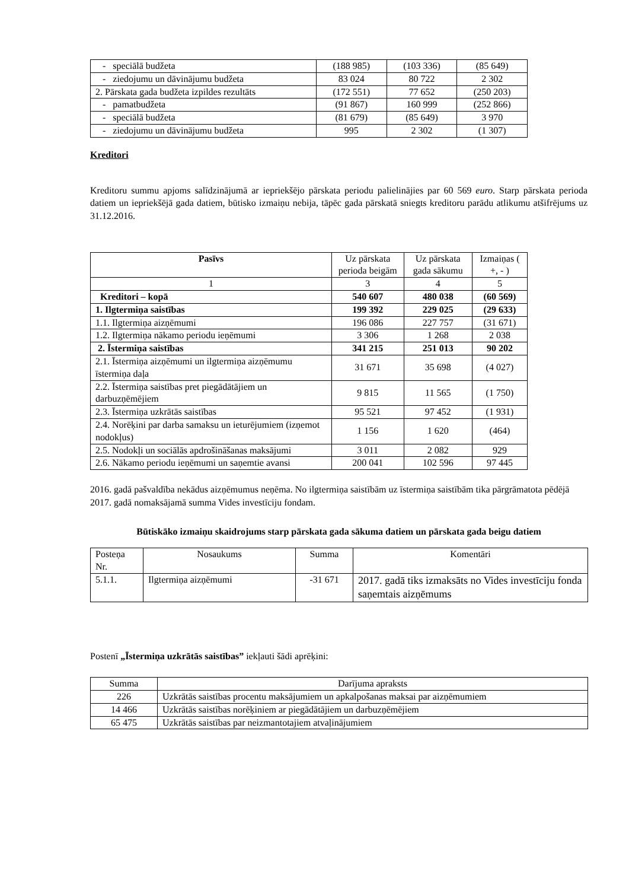| - speciālā budžeta | (188 985) | (103 336) | (85 649) |
| - ziedojumu un dāvinājumu budžeta | 83 024 | 80 722 | 2 302 |
| 2. Pārskata gada budžeta izpildes rezultāts | (172 551) | 77 652 | (250 203) |
| - pamatbudžeta | (91 867) | 160 999 | (252 866) |
| - speciālā budžeta | (81 679) | (85 649) | 3 970 |
| - ziedojumu un dāvinājumu budžeta | 995 | 2 302 | (1 307) |
Kreditori
Kreditoru summu apjoms salīdzinājumā ar iepriekšējo pārskata periodu palielinājies par 60 569 euro. Starp pārskata perioda datiem un iepriekšējā gada datiem, būtisko izmaiņu nebija, tāpēc gada pārskatā sniegts kreditoru parādu atlikumu atšifrējums uz 31.12.2016.
| Pasīvs | Uz pārskata perioda beigām | Uz pārskata gada sākumu | Izmaiņas ( +, - ) |
| 1 | 3 | 4 | 5 |
| Kreditori – kopā | 540 607 | 480 038 | (60 569) |
| 1. Ilgtermiņa saistības | 199 392 | 229 025 | (29 633) |
| 1.1. Ilgtermiņa aizņēmumi | 196 086 | 227 757 | (31 671) |
| 1.2. Ilgtermiņa nākamo periodu ieņēmumi | 3 306 | 1 268 | 2 038 |
| 2. Īstermiņa saistības | 341 215 | 251 013 | 90 202 |
| 2.1. Īstermiņa aizņēmumi un ilgtermiņa aizņēmumu īstermiņa daļa | 31 671 | 35 698 | (4 027) |
| 2.2. Īstermiņa saistības pret piegādātājiem un darbuzņēmējiem | 9 815 | 11 565 | (1 750) |
| 2.3. Īstermiņa uzkrātās saistības | 95 521 | 97 452 | (1 931) |
| 2.4. Norēķini par darba samaksu un ieturējumiem (izņemot nodokļus) | 1 156 | 1 620 | (464) |
| 2.5. Nodokļi un sociālās apdrošināšanas maksājumi | 3 011 | 2 082 | 929 |
| 2.6. Nākamo periodu ieņēmumi un saņemtie avansi | 200 041 | 102 596 | 97 445 |
2016. gadā pašvaldība nekādus aizņēmumus neņēma. No ilgtermiņa saistībām uz īstermiņa saistībām tika pārgrāmatota pēdējā 2017. gadā nomaksājamā summa Vides investīciju fondam.
Būtiskāko izmaiņu skaidrojums starp pārskata gada sākuma datiem un pārskata gada beigu datiem
| Posteņa Nr. | Nosaukums | Summa | Komentāri |
| 5.1.1. | Ilgtermiņa aizņēmumi | -31 671 | 2017. gadā tiks izmaksāts no Vides investīciju fonda saņemtais aizņēmums |
Postenī „Īstermiņa uzkrātās saistības” iekļauti šādi aprēķini:
| Summa | Darījuma apraksts |
| 226 | Uzkrātās saistības procentu maksājumiem un apkalpošanas maksai par aizņēmumiem |
| 14 466 | Uzkrātās saistības norēķiniem ar piegādātājiem un darbuzņēmējiem |
| 65 475 | Uzkrātās saistības par neizmantotajiem atvaļinājumiem |